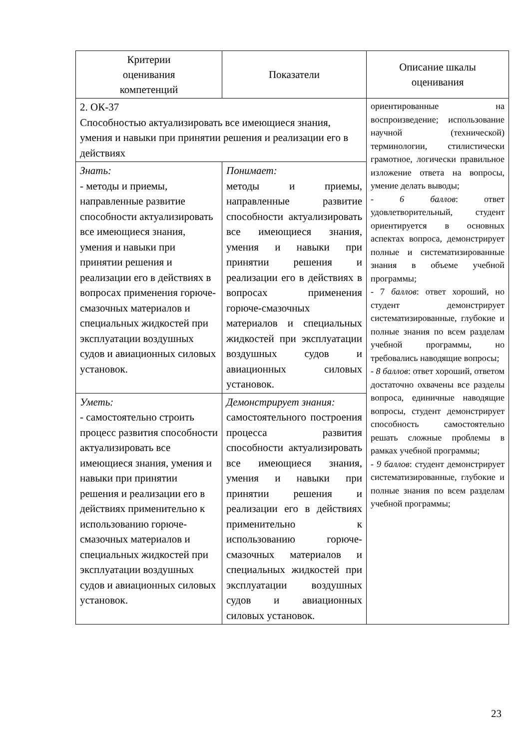| Критерии оценивания компетенций | Показатели | Описание шкалы оценивания |
| --- | --- | --- |
| 2. ОК-37 Способностью актуализировать все имеющиеся знания, умения и навыки при принятии решения и реализации его в действиях | | ориентированные на воспроизведение; использование научной (технической) терминологии, стилистически грамотное, логически правильное изложение ответа на вопросы, умение делать выводы; - 6 баллов : ответ удовлетворительный, студент ориентируется в основных аспектах вопроса, демонстрирует полные и систематизированные знания в объеме учебной программы; - 7 баллов : ответ хороший, но студент демонстрирует систематизированные, глубокие и полные знания по всем разделам учебной программы, но требовались наводящие вопросы; - 8 баллов : ответ хороший, ответом достаточно охвачены все разделы вопроса, единичные наводящие вопросы, студент демонстрирует способность самостоятельно решать сложные проблемы в рамках учебной программы; - 9 баллов : студент демонстрирует систематизированные, глубокие и полные знания по всем разделам учебной программы; |
| Знать: - методы и приемы, направленные развитие способности актуализировать все имеющиеся знания, умения и навыки при принятии решения и реализации его в действиях в вопросах применения горюче-смазочных материалов и специальных жидкостей при эксплуатации воздушных судов и авиационных силовых установок. | Понимает: методы и приемы, направленные развитие способности актуализировать все имеющиеся знания, умения и навыки при принятии решения и реализации его в действиях в вопросах применения горюче-смазочных материалов и специальных жидкостей при эксплуатации воздушных судов и авиационных силовых установок. | |
| Уметь: - самостоятельно строить процесс развития способности актуализировать все имеющиеся знания, умения и навыки при принятии решения и реализации его в действиях применительно к использованию горюче-смазочных материалов и специальных жидкостей при эксплуатации воздушных судов и авиационных силовых установок. | Демонстрирует знания: самостоятельного построения процесса развития способности актуализировать все имеющиеся знания, умения и навыки при принятии решения и реализации его в действиях применительно к использованию горюче-смазочных материалов и специальных жидкостей при эксплуатации воздушных судов и авиационных силовых установок. | |
23